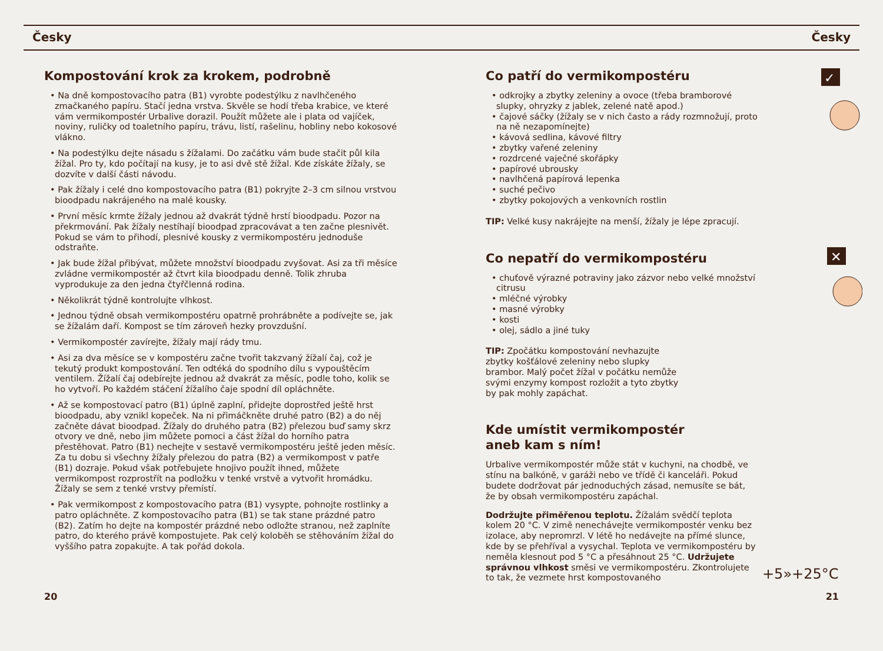Česky Česky
Kompostování krok za krokem, podrobně
• Na dně kompostovacího patra (B1) vyrobte podestýlku z navlhčeného zmačkaného papíru. Stačí jedna vrstva. Skvěle se hodí třeba krabice, ve které vám vermikompostér Urbalive dorazil. Použít můžete ale i plata od vajíček, noviny, ruličky od toaletního papíru, trávu, listí, rašelinu, hobliny nebo kokosové vlákno.
• Na podestýlku dejte násadu s žížalami. Do začátku vám bude stačit půl kila žížal. Pro ty, kdo počítají na kusy, je to asi dvě stě žížal. Kde získáte žížaly, se dozvíte v další části návodu.
• Pak žížaly i celé dno kompostovacího patra (B1) pokryjte 2–3 cm silnou vrstvou bioodpadu nakrájeného na malé kousky.
• První měsíc krmte žížaly jednou až dvakrát týdně hrstí bioodpadu. Pozor na překrmování. Pak žížaly nestíhají bioodpad zpracovávat a ten začne plesnivět. Pokud se vám to přihodí, plesnivé kousky z vermikompostéru jednoduše odstraňte.
• Jak bude žížal přibývat, můžete množství bioodpadu zvyšovat. Asi za tři měsíce zvládne vermikompostér až čtvrt kila bioodpadu denně. Tolik zhruba vyprodukuje za den jedna čtyřčlenná rodina.
• Několikrát týdně kontrolujte vlhkost.
• Jednou týdně obsah vermikompostéru opatrně prohrábněte a podívejte se, jak se žížalám daří. Kompost se tím zároveň hezky provzdušní.
• Vermikompostér zavírejte, žížaly mají rády tmu.
• Asi za dva měsíce se v kompostéru začne tvořit takzvaný žížalí čaj, což je tekutý produkt kompostování. Ten odtéká do spodního dílu s vypouštěcím ventilem. Žížalí čaj odebírejte jednou až dvakrát za měsíc, podle toho, kolik se ho vytvoří. Po každém stáčení žížalího čaje spodní díl opláchněte.
• Až se kompostovací patro (B1) úplně zaplní, přidejte doprostřed ještě hrst bioodpadu, aby vznikl kopeček. Na ni přimáčkněte druhé patro (B2) a do něj začněte dávat bioodpad. Žížaly do druhého patra (B2) přelezou buď samy skrz otvory ve dně, nebo jim můžete pomoci a část žížal do horního patra přestěhovat. Patro (B1) nechejte v sestavě vermikompostéru ještě jeden měsíc. Za tu dobu si všechny žížaly přelezou do patra (B2) a vermikompost v patře (B1) dozraje. Pokud však potřebujete hnojivo použít ihned, můžete vermikompost rozprostřít na podložku v tenké vrstvě a vytvořit hromádku. Žížaly se sem z tenké vrstvy přemístí.
• Pak vermikompost z kompostovacího patra (B1) vysypte, pohnojte rostlinky a patro opláchněte. Z kompostovacího patra (B1) se tak stane prázdné patro (B2). Zatím ho dejte na kompostér prázdné nebo odložte stranou, než zaplníte patro, do kterého právě kompostujete. Pak celý koloběh se stěhováním žížal do vyššího patra zopakujte. A tak pořád dokola.
✓
Co patří do vermikompostéru
• odkrojky a zbytky zeleniny a ovoce (třeba bramborové slupky, ohryzky z jablek, zelené natě apod.)
• čajové sáčky (žížaly se v nich často a rády rozmnožují, proto na ně nezapomínejte)
• kávová sedlina, kávové filtry
• zbytky vařené zeleniny
• rozdrcené vaječné skořápky
• papírové ubrousky
• navlhčená papírová lepenka
• suché pečivo
• zbytky pokojových a venkovních rostlin
TIP: Velké kusy nakrájejte na menší, žížaly je lépe zpracují.
✕
Co nepatří do vermikompostéru
• chuťově výrazné potraviny jako zázvor nebo velké množství citrusu
• mléčné výrobky
• masné výrobky
• kosti
• olej, sádlo a jiné tuky
TIP: Zpočátku kompostování nevhazujte zbytky košťálové zeleniny nebo slupky brambor. Malý počet žížal v počátku nemůže svými enzymy kompost rozložit a tyto zbytky by pak mohly zapáchat.
Kde umístit vermikompostér
aneb kam s ním!
Urbalive vermikompostér může stát v kuchyni, na chodbě, ve stínu na balkóně, v garáži nebo ve třídě či kanceláři. Pokud budete dodržovat pár jednoduchých zásad, nemusíte se bát, že by obsah vermikompostéru zapáchal.
Dodržujte přiměřenou teplotu. Žížalám svědčí teplota kolem 20 °C. V zimě nenechávejte vermikompostér venku bez izolace, aby nepromrzl. V létě ho nedávejte na přímé slunce, kde by se přehříval a vysychal. Teplota ve vermikompostéru by neměla klesnout pod 5 °C a přesáhnout 25 °C. Udržujete správnou vlhkost směsi ve vermikompostéru. Zkontrolujete to tak, že vezmete hrst kompostovaného
+5»+25°C
20 21